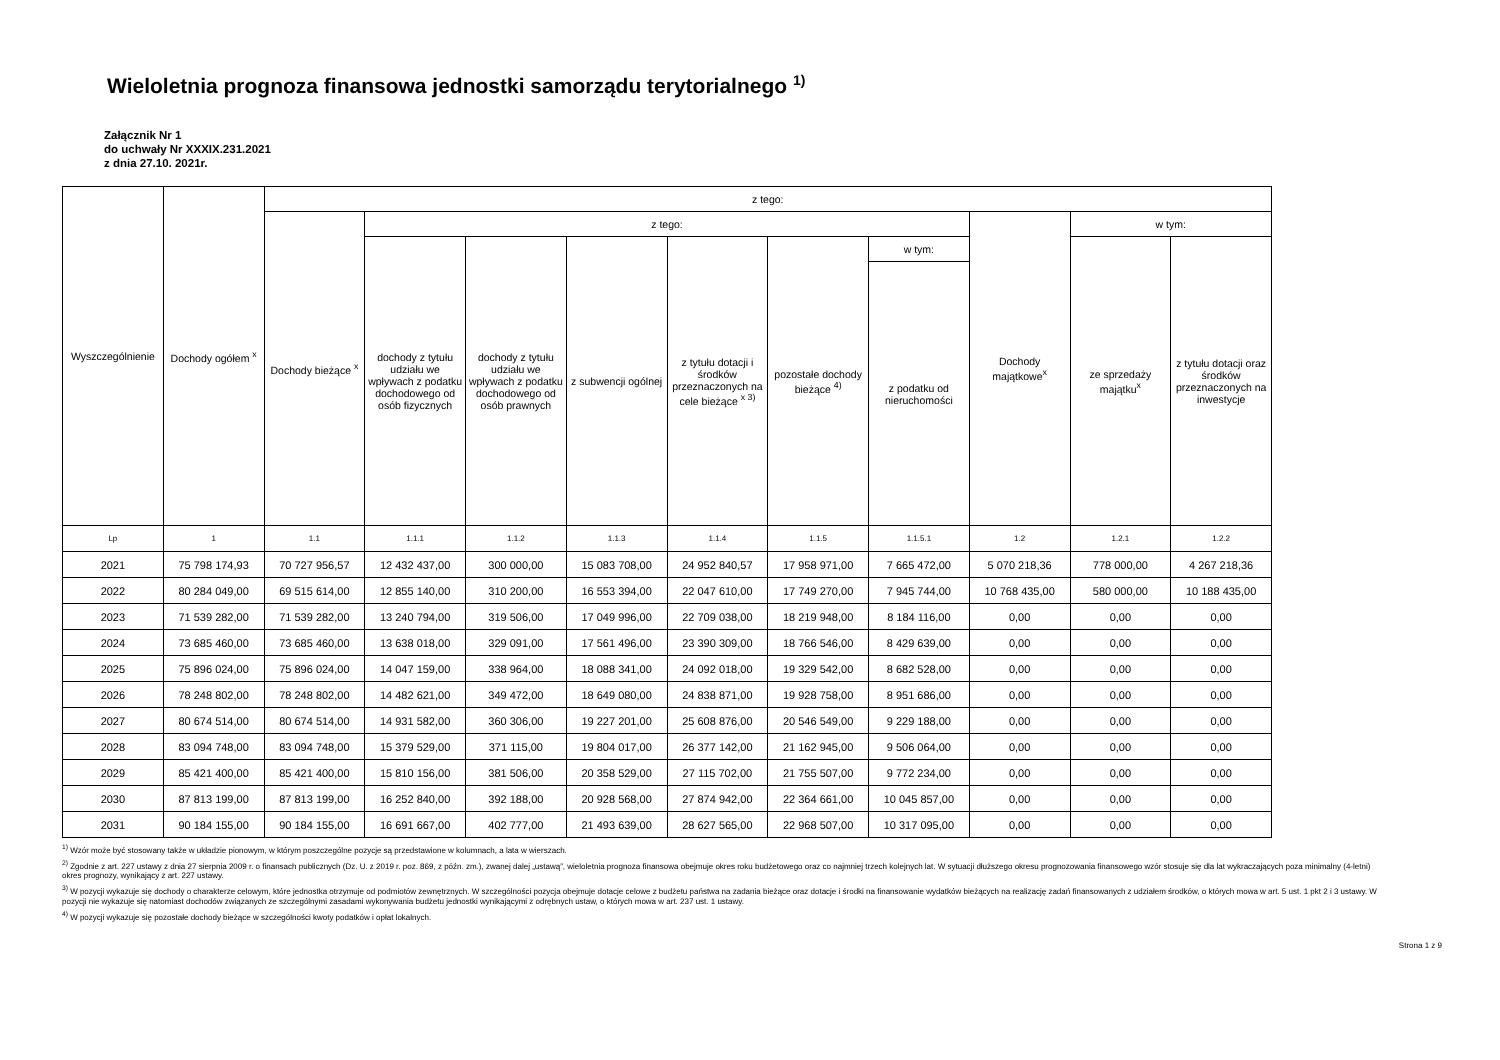Wieloletnia prognoza finansowa jednostki samorządu terytorialnego <sup>1)</sup>
Załącznik Nr 1
do uchwały Nr XXXIX.231.2021
z dnia 27.10. 2021r.
| Wyszczególnienie | Dochody ogółem <sup>x</sup> | z tego: | | | | | | | | | |
| --- | --- | --- | --- | --- | --- | --- | --- | --- | --- | --- | --- |
| | | Dochody bieżące <sup>x</sup> | z tego: | | | | | | Dochody majątkowe<sup>x</sup> | w tym: | |
| | | | dochody z tytułu udziału we wpływach z podatku dochodowego od osób fizycznych | dochody z tytułu udziału we wpływach z podatku dochodowego od osób prawnych | z subwencji ogólnej | z tytułu dotacji i środków przeznaczonych na cele bieżące <sup>x 3)</sup> | pozostałe dochody bieżące <sup>4)</sup> | w tym: | | ze sprzedaży majątku<sup>x</sup> | z tytułu dotacji oraz środków przeznaczonych na inwestycje |
| | | | | | | | | z podatku od nieruchomości | | | |
| Lp | 1 | 1.1 | 1.1.1 | 1.1.2 | 1.1.3 | 1.1.4 | 1.1.5 | 1.1.5.1 | 1.2 | 1.2.1 | 1.2.2 |
| 2021 | 75 798 174,93 | 70 727 956,57 | 12 432 437,00 | 300 000,00 | 15 083 708,00 | 24 952 840,57 | 17 958 971,00 | 7 665 472,00 | 5 070 218,36 | 778 000,00 | 4 267 218,36 |
| 2022 | 80 284 049,00 | 69 515 614,00 | 12 855 140,00 | 310 200,00 | 16 553 394,00 | 22 047 610,00 | 17 749 270,00 | 7 945 744,00 | 10 768 435,00 | 580 000,00 | 10 188 435,00 |
| 2023 | 71 539 282,00 | 71 539 282,00 | 13 240 794,00 | 319 506,00 | 17 049 996,00 | 22 709 038,00 | 18 219 948,00 | 8 184 116,00 | 0,00 | 0,00 | 0,00 |
| 2024 | 73 685 460,00 | 73 685 460,00 | 13 638 018,00 | 329 091,00 | 17 561 496,00 | 23 390 309,00 | 18 766 546,00 | 8 429 639,00 | 0,00 | 0,00 | 0,00 |
| 2025 | 75 896 024,00 | 75 896 024,00 | 14 047 159,00 | 338 964,00 | 18 088 341,00 | 24 092 018,00 | 19 329 542,00 | 8 682 528,00 | 0,00 | 0,00 | 0,00 |
| 2026 | 78 248 802,00 | 78 248 802,00 | 14 482 621,00 | 349 472,00 | 18 649 080,00 | 24 838 871,00 | 19 928 758,00 | 8 951 686,00 | 0,00 | 0,00 | 0,00 |
| 2027 | 80 674 514,00 | 80 674 514,00 | 14 931 582,00 | 360 306,00 | 19 227 201,00 | 25 608 876,00 | 20 546 549,00 | 9 229 188,00 | 0,00 | 0,00 | 0,00 |
| 2028 | 83 094 748,00 | 83 094 748,00 | 15 379 529,00 | 371 115,00 | 19 804 017,00 | 26 377 142,00 | 21 162 945,00 | 9 506 064,00 | 0,00 | 0,00 | 0,00 |
| 2029 | 85 421 400,00 | 85 421 400,00 | 15 810 156,00 | 381 506,00 | 20 358 529,00 | 27 115 702,00 | 21 755 507,00 | 9 772 234,00 | 0,00 | 0,00 | 0,00 |
| 2030 | 87 813 199,00 | 87 813 199,00 | 16 252 840,00 | 392 188,00 | 20 928 568,00 | 27 874 942,00 | 22 364 661,00 | 10 045 857,00 | 0,00 | 0,00 | 0,00 |
| 2031 | 90 184 155,00 | 90 184 155,00 | 16 691 667,00 | 402 777,00 | 21 493 639,00 | 28 627 565,00 | 22 968 507,00 | 10 317 095,00 | 0,00 | 0,00 | 0,00 |
<sup>1)</sup> Wzór może być stosowany także w układzie pionowym, w którym poszczególne pozycje są przedstawione w kolumnach, a lata w wierszach.
<sup>2)</sup> Zgodnie z art. 227 ustawy z dnia 27 sierpnia 2009 r. o finansach publicznych (Dz. U. z 2019 r. poz. 869, z późn. zm.), zwanej dalej „ustawą”, wieloletnia prognoza finansowa obejmuje okres roku budżetowego oraz co najmniej trzech kolejnych lat. W sytuacji dłuższego okresu prognozowania finansowego wzór stosuje się dla lat wykraczających poza minimalny (4-letni) okres prognozy, wynikający z art. 227 ustawy.
<sup>3)</sup> W pozycji wykazuje się dochody o charakterze celowym, które jednostka otrzymuje od podmiotów zewnętrznych. W szczególności pozycja obejmuje dotacje celowe z budżetu państwa na zadania bieżące oraz dotacje i środki na finansowanie wydatków bieżących na realizację zadań finansowanych z udziałem środków, o których mowa w art. 5 ust. 1 pkt 2 i 3 ustawy. W pozycji nie wykazuje się natomiast dochodów związanych ze szczególnymi zasadami wykonywania budżetu jednostki wynikającymi z odrębnych ustaw, o których mowa w art. 237 ust. 1 ustawy.
<sup>4)</sup> W pozycji wykazuje się pozostałe dochody bieżące w szczególności kwoty podatków i opłat lokalnych.
Strona 1 z 9